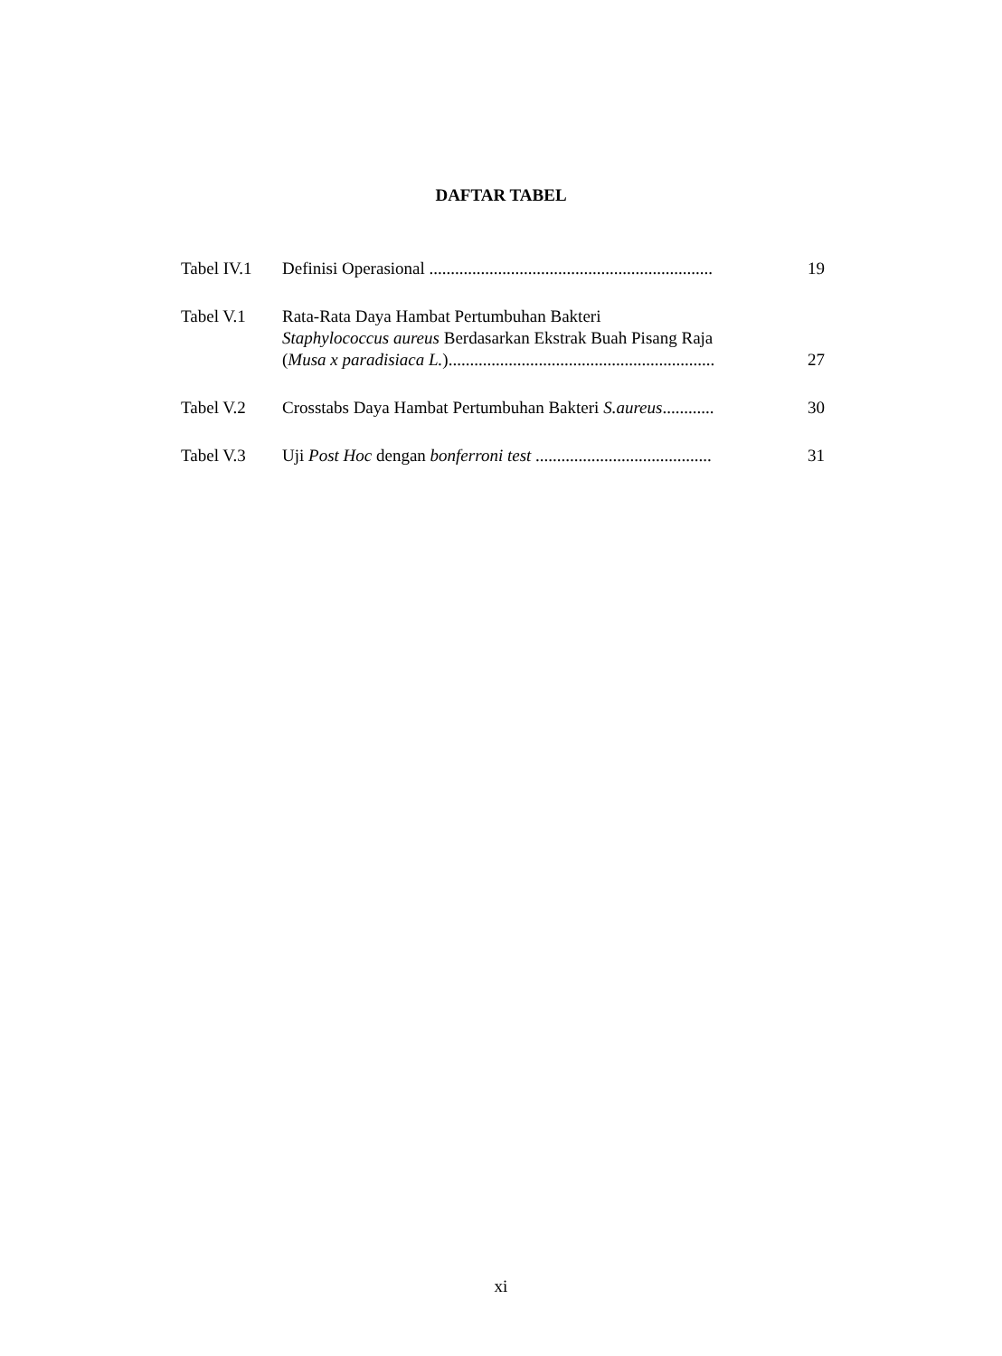DAFTAR TABEL
| Tabel IV.1 | Definisi Operasional .................................................................. | 19 |
| Tabel V.1 | Rata-Rata Daya Hambat Pertumbuhan Bakteri Staphylococcus aureus Berdasarkan Ekstrak Buah Pisang Raja ( Musa x paradisiaca L. ).............................................................. | 27 |
| Tabel V.2 | Crosstabs Daya Hambat Pertumbuhan Bakteri S.aureus ............ | 30 |
| Tabel V.3 | Uji Post Hoc dengan bonferroni test ......................................... | 31 |
xi